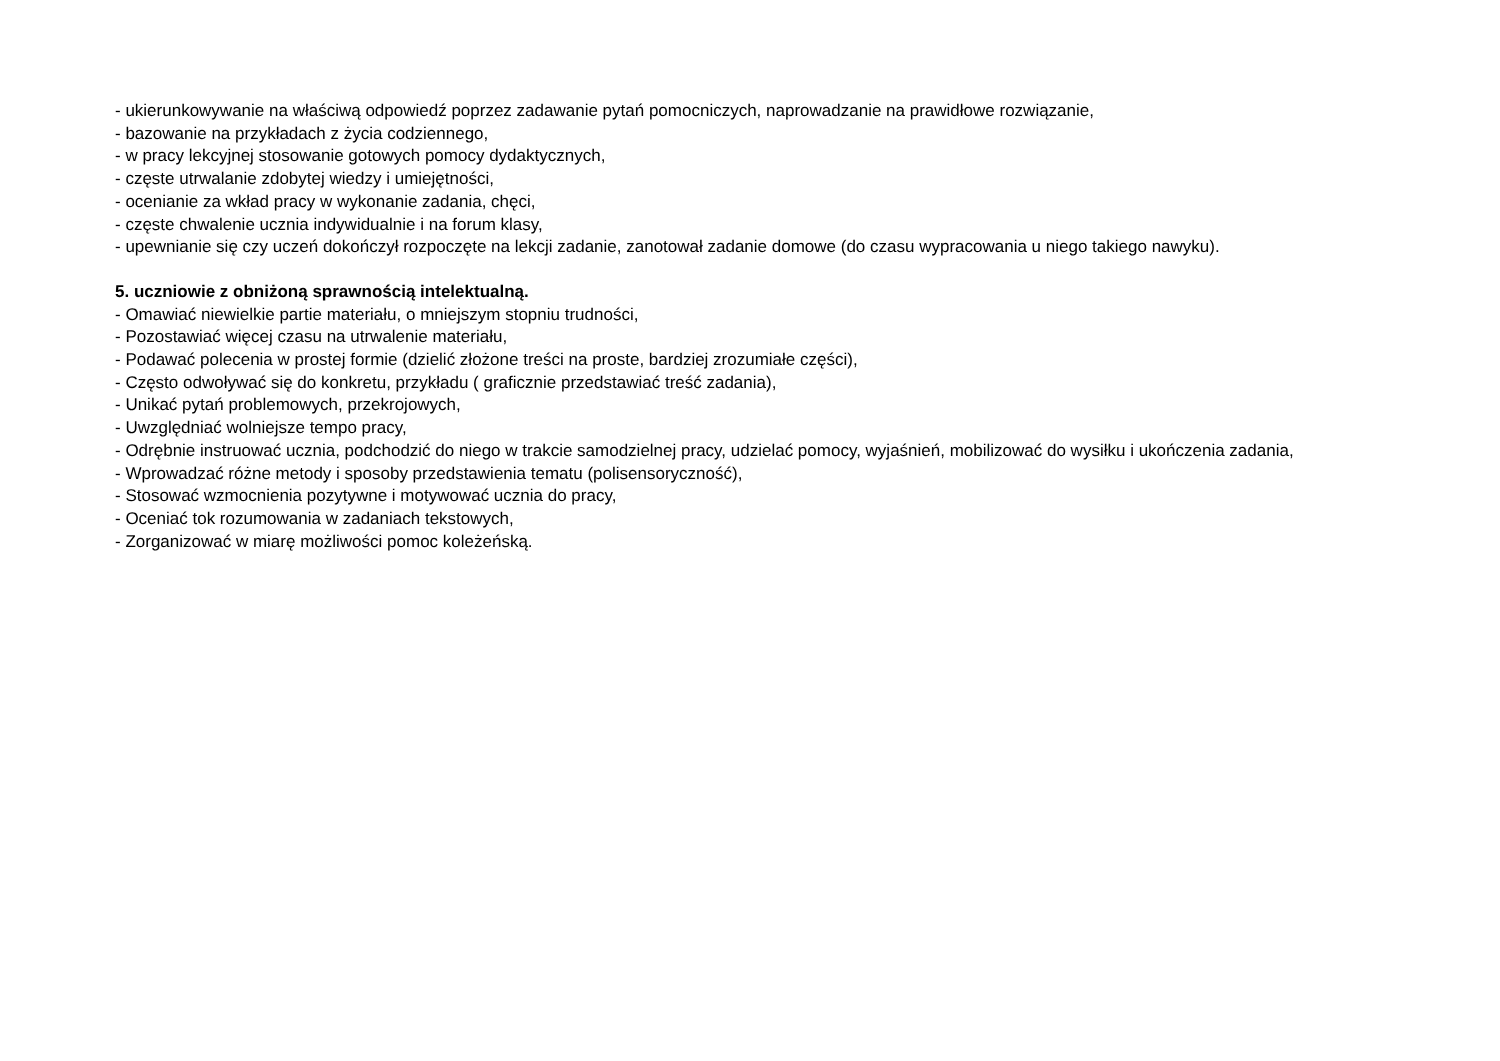- ukierunkowywanie na właściwą odpowiedź poprzez zadawanie pytań pomocniczych, naprowadzanie na prawidłowe rozwiązanie,
- bazowanie na przykładach z życia codziennego,
- w pracy lekcyjnej stosowanie gotowych pomocy dydaktycznych,
- częste utrwalanie zdobytej wiedzy i umiejętności,
- ocenianie za wkład pracy w wykonanie zadania, chęci,
- częste chwalenie ucznia indywidualnie i na forum klasy,
- upewnianie się czy uczeń dokończył rozpoczęte na lekcji zadanie, zanotował zadanie domowe (do czasu wypracowania u niego takiego nawyku).
5. uczniowie z obniżoną sprawnością intelektualną.
- Omawiać niewielkie partie materiału, o mniejszym stopniu trudności,
- Pozostawiać więcej czasu na utrwalenie materiału,
- Podawać polecenia w prostej formie (dzielić złożone treści na proste, bardziej zrozumiałe części),
- Często odwoływać się do konkretu, przykładu ( graficznie przedstawiać treść zadania),
- Unikać pytań problemowych, przekrojowych,
- Uwzględniać wolniejsze tempo pracy,
- Odrębnie instruować ucznia, podchodzić do niego w trakcie samodzielnej pracy, udzielać pomocy, wyjaśnień, mobilizować do wysiłku i ukończenia zadania,
- Wprowadzać różne metody i sposoby przedstawienia tematu (polisensoryczność),
- Stosować wzmocnienia pozytywne i motywować ucznia do pracy,
- Oceniać tok rozumowania w zadaniach tekstowych,
- Zorganizować w miarę możliwości pomoc koleżeńską.